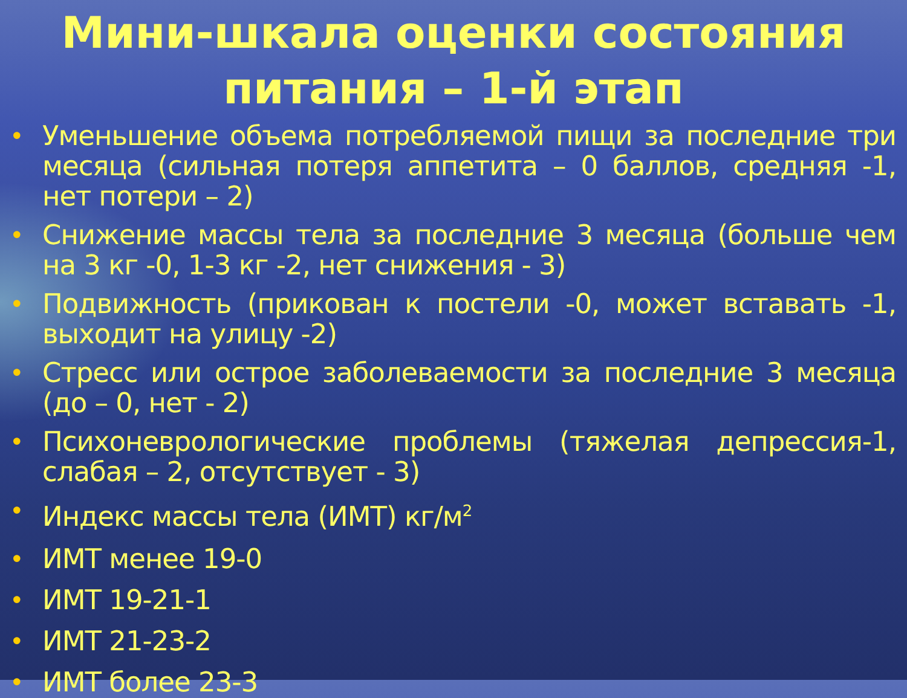Мини-шкала оценки состояния питания – 1-й этап
• Уменьшение объема потребляемой пищи за последние три месяца (сильная потеря аппетита – 0 баллов, средняя -1, нет потери – 2)
• Снижение массы тела за последние 3 месяца (больше чем на 3 кг -0, 1-3 кг -2, нет снижения - 3)
• Подвижность (прикован к постели -0, может вставать -1, выходит на улицу -2)
• Стресс или острое заболеваемости за последние 3 месяца (до – 0, нет - 2)
• Психоневрологические проблемы (тяжелая депрессия-1, слабая – 2, отсутствует - 3)
• Индекс массы тела (ИМТ) кг/м<sup>2</sup>
• ИМТ менее 19-0
• ИМТ 19-21-1
• ИМТ 21-23-2
• ИМТ более 23-3